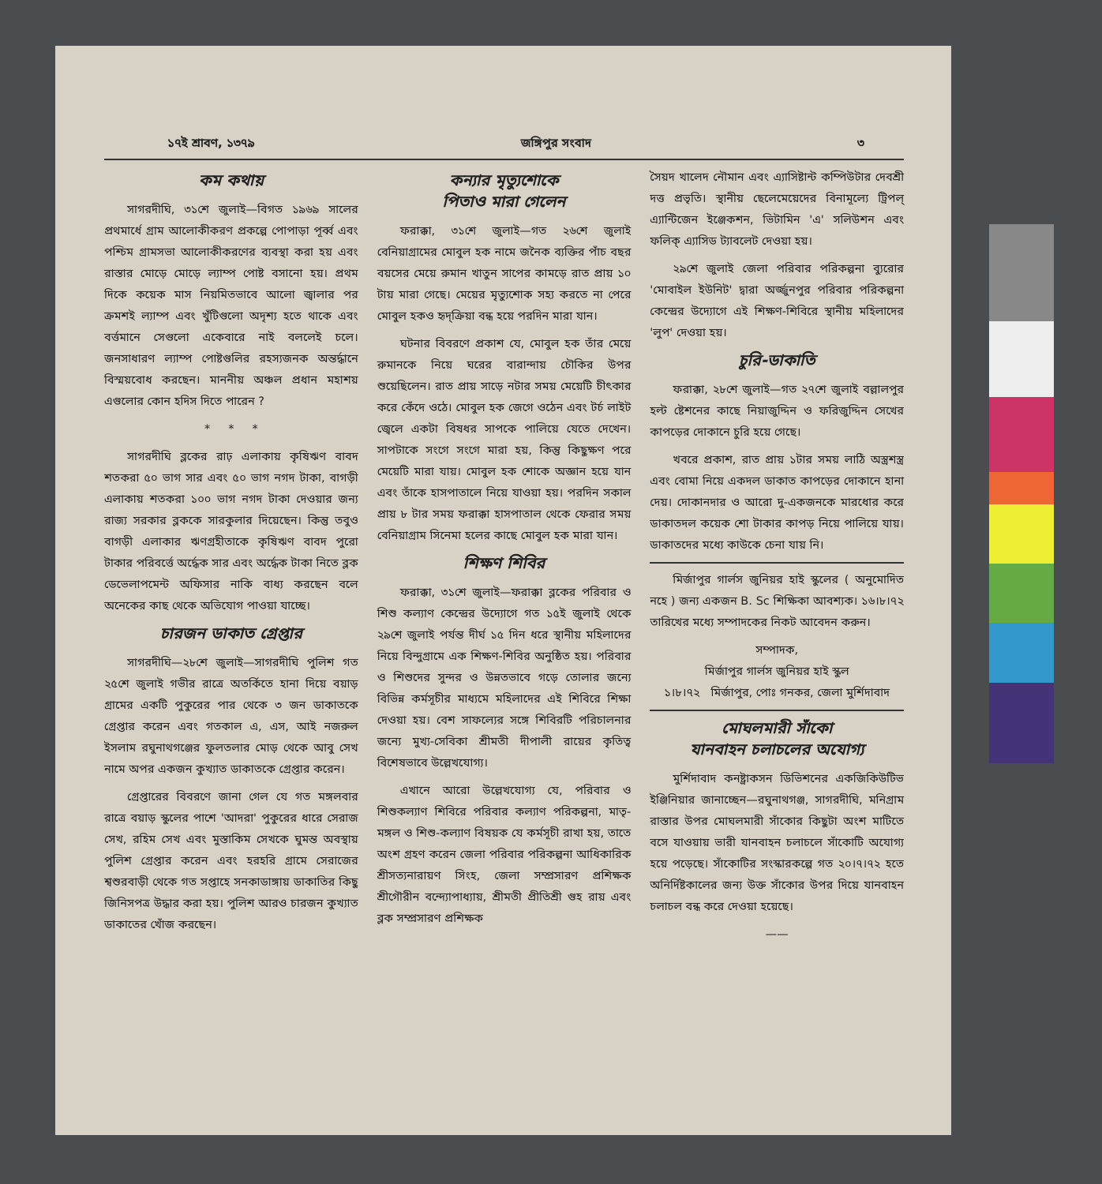১৭ই শ্রাবণ, ১৩৭৯ জঙ্গিপুর সংবাদ ৩
কম কথায়
সাগরদীঘি, ৩১শে জুলাই—বিগত ১৯৬৯ সালের প্রথমার্ধে গ্রাম আলোকীকরণ প্রকল্পে পোপাড়া পূর্ব্ব এবং পশ্চিম গ্রামসভা আলোকীকরণের ব্যবস্থা করা হয় এবং রাস্তার মোড়ে মোড়ে ল্যাম্প পোষ্ট বসানো হয়। প্রথম দিকে কয়েক মাস নিয়মিতভাবে আলো জ্বালার পর ক্রমশই ল্যাম্প এবং খুঁটিগুলো অদৃশ্য হতে থাকে এবং বর্ত্তমানে সেগুলো একেবারে নাই বললেই চলে। জনসাধারণ ল্যাম্প পোষ্টগুলির রহস্যজনক অন্তর্দ্ধানে বিস্ময়বোধ করছেন। মাননীয় অঞ্চল প্রধান মহাশয় এগুলোর কোন হদিস দিতে পারেন ?
* * *
সাগরদীঘি ব্লকের রাঢ় এলাকায় কৃষিঋণ বাবদ শতকরা ৫০ ভাগ সার এবং ৫০ ভাগ নগদ টাকা, বাগড়ী এলাকায় শতকরা ১০০ ভাগ নগদ টাকা দেওয়ার জন্য রাজ্য সরকার ব্লককে সারকুলার দিয়েছেন। কিন্তু তবুও বাগড়ী এলাকার ঋণগ্রহীতাকে কৃষিঋণ বাবদ পুরো টাকার পরিবর্ত্তে অর্দ্ধেক সার এবং অর্দ্ধেক টাকা নিতে ব্লক ডেভেলাপমেন্ট অফিসার নাকি বাধ্য করছেন বলে অনেকের কাছ থেকে অভিযোগ পাওয়া যাচ্ছে।
চারজন ডাকাত গ্রেপ্তার
সাগরদীঘি—২৮শে জুলাই—সাগরদীঘি পুলিশ গত ২৫শে জুলাই গভীর রাত্রে অতর্কিতে হানা দিয়ে বয়াড় গ্রামের একটি পুকুরের পার থেকে ৩ জন ডাকাতকে গ্রেপ্তার করেন এবং গতকাল এ, এস, আই নজরুল ইসলাম রঘুনাথগঞ্জের ফুলতলার মোড় থেকে আবু সেখ নামে অপর একজন কুখ্যাত ডাকাতকে গ্রেপ্তার করেন।
গ্রেপ্তারের বিবরণে জানা গেল যে গত মঙ্গলবার রাত্রে বয়াড় স্কুলের পাশে 'আদরা' পুকুরের ধারে সেরাজ সেখ, রহিম সেখ এবং মুস্তাকিম সেখকে ঘুমন্ত অবস্থায় পুলিশ গ্রেপ্তার করেন এবং হরহরি গ্রামে সেরাজের শ্বশুরবাড়ী থেকে গত সপ্তাহে সনকাডাঙ্গায় ডাকাতির কিছু জিনিসপত্র উদ্ধার করা হয়। পুলিশ আরও চারজন কুখ্যাত ডাকাতের খোঁজ করছেন।
কন্যার মৃত্যুশোকে
পিতাও মারা গেলেন
ফরাক্কা, ৩১শে জুলাই—গত ২৬শে জুলাই বেনিয়াগ্রামের মোবুল হক নামে জনৈক ব্যক্তির পাঁচ বছর বয়সের মেয়ে রুমান খাতুন সাপের কামড়ে রাত প্রায় ১০ টায় মারা গেছে। মেয়ের মৃত্যুশোক সহ্য করতে না পেরে মোবুল হকও হৃদ্‌ক্রিয়া বন্ধ হয়ে পরদিন মারা যান।
ঘটনার বিবরণে প্রকাশ যে, মোবুল হক তাঁর মেয়ে রুমানকে নিয়ে ঘরের বারান্দায় চৌকির উপর শুয়েছিলেন। রাত প্রায় সাড়ে নটার সময় মেয়েটি চীৎকার করে কেঁদে ওঠে। মোবুল হক জেগে ওঠেন এবং টর্চ লাইট জ্বেলে একটা বিষধর সাপকে পালিয়ে যেতে দেখেন। সাপটাকে সংগে সংগে মারা হয়, কিন্তু কিছুক্ষণ পরে মেয়েটি মারা যায়। মোবুল হক শোকে অজ্ঞান হয়ে যান এবং তাঁকে হাসপাতালে নিয়ে যাওয়া হয়। পরদিন সকাল প্রায় ৮ টার সময় ফরাক্কা হাসপাতাল থেকে ফেরার সময় বেনিয়াগ্রাম সিনেমা হলের কাছে মোবুল হক মারা যান।
শিক্ষণ শিবির
ফরাক্কা, ৩১শে জুলাই—ফরাক্কা ব্লকের পরিবার ও শিশু কল্যাণ কেন্দ্রের উদ্যোগে গত ১৫ই জুলাই থেকে ২৯শে জুলাই পর্যন্ত দীর্ঘ ১৫ দিন ধরে স্থানীয় মহিলাদের নিয়ে বিন্দুগ্রামে এক শিক্ষণ-শিবির অনুষ্ঠিত হয়। পরিবার ও শিশুদের সুন্দর ও উন্নতভাবে গড়ে তোলার জন্যে বিভিন্ন কর্মসূচীর মাধ্যমে মহিলাদের এই শিবিরে শিক্ষা দেওয়া হয়। বেশ সাফল্যের সঙ্গে শিবিরটি পরিচালনার জন্যে মুখ্য-সেবিকা শ্রীমতী দীপালী রায়ের কৃতিত্ব বিশেষভাবে উল্লেখযোগ্য।
এখানে আরো উল্লেখযোগ্য যে, পরিবার ও শিশুকল্যাণ শিবিরে পরিবার কল্যাণ পরিকল্পনা, মাতৃ-মঙ্গল ও শিশু-কল্যাণ বিষয়ক যে কর্মসূচী রাখা হয়, তাতে অংশ গ্রহণ করেন জেলা পরিবার পরিকল্পনা আধিকারিক শ্রীসত্যনারায়ণ সিংহ, জেলা সম্প্রসারণ প্রশিক্ষক শ্রীগৌরীন বন্দ্যোপাধ্যায়, শ্রীমতী প্রীতিশ্রী গুহ রায় এবং ব্লক সম্প্রসারণ প্রশিক্ষক
সৈয়দ খালেদ নৌমান এবং এ্যাসিষ্টান্ট কম্পিউটার দেবশ্রী দত্ত প্রভৃতি। স্থানীয় ছেলেমেয়েদের বিনামূল্যে ট্রিপল্‌ এ্যান্টিজেন ইঞ্জেকশন, ভিটামিন 'এ' সলিউশন এবং ফলিক্‌ এ্যাসিড ট্যাবলেট দেওয়া হয়।
২৯শে জুলাই জেলা পরিবার পরিকল্পনা ব্যুরোর 'মোবাইল ইউনিট' দ্বারা অর্জ্জুনপুর পরিবার পরিকল্পনা কেন্দ্রের উদ্যোগে এই শিক্ষণ-শিবিরে স্থানীয় মহিলাদের 'লুপ' দেওয়া হয়।
চুরি-ডাকাতি
ফরাক্কা, ২৮শে জুলাই—গত ২৭শে জুলাই বল্লালপুর হল্ট ষ্টেশনের কাছে নিয়াজুদ্দিন ও ফরিজুদ্দিন সেখের কাপড়ের দোকানে চুরি হয়ে গেছে।
খবরে প্রকাশ, রাত প্রায় ১টার সময় লাঠি অস্ত্রশস্ত্র এবং বোমা নিয়ে একদল ডাকাত কাপড়ের দোকানে হানা দেয়। দোকানদার ও আরো দু-একজনকে মারধোর করে ডাকাতদল কয়েক শো টাকার কাপড় নিয়ে পালিয়ে যায়। ডাকাতদের মধ্যে কাউকে চেনা যায় নি।
মির্জাপুর গার্লস জুনিয়র হাই স্কুলের ( অনুমোদিত নহে ) জন্য একজন B. Sc শিক্ষিকা আবশ্যক। ১৬।৮।৭২ তারিখের মধ্যে সম্পাদকের নিকট আবেদন করুন।
সম্পাদক,
মির্জাপুর গার্লস জুনিয়র হাই স্কুল
১।৮।৭২ মির্জাপুর, পোঃ গনকর, জেলা মুর্শিদাবাদ
মোঘলমারী সাঁকো
যানবাহন চলাচলের অযোগ্য
মুর্শিদাবাদ কনষ্ট্রাকসন ডিভিশনের একজিকিউটিভ ইঞ্জিনিয়ার জানাচ্ছেন—রঘুনাথগঞ্জ, সাগরদীঘি, মনিগ্রাম রাস্তার উপর মোঘলমারী সাঁকোর কিছুটা অংশ মাটিতে বসে যাওয়ায় ভারী যানবাহন চলাচলে সাঁকোটি অযোগ্য হয়ে পড়েছে। সাঁকোটির সংস্কারকল্পে গত ২০।৭।৭২ হতে অনির্দিষ্টকালের জন্য উক্ত সাঁকোর উপর দিয়ে যানবাহন চলাচল বন্ধ করে দেওয়া হয়েছে।
——